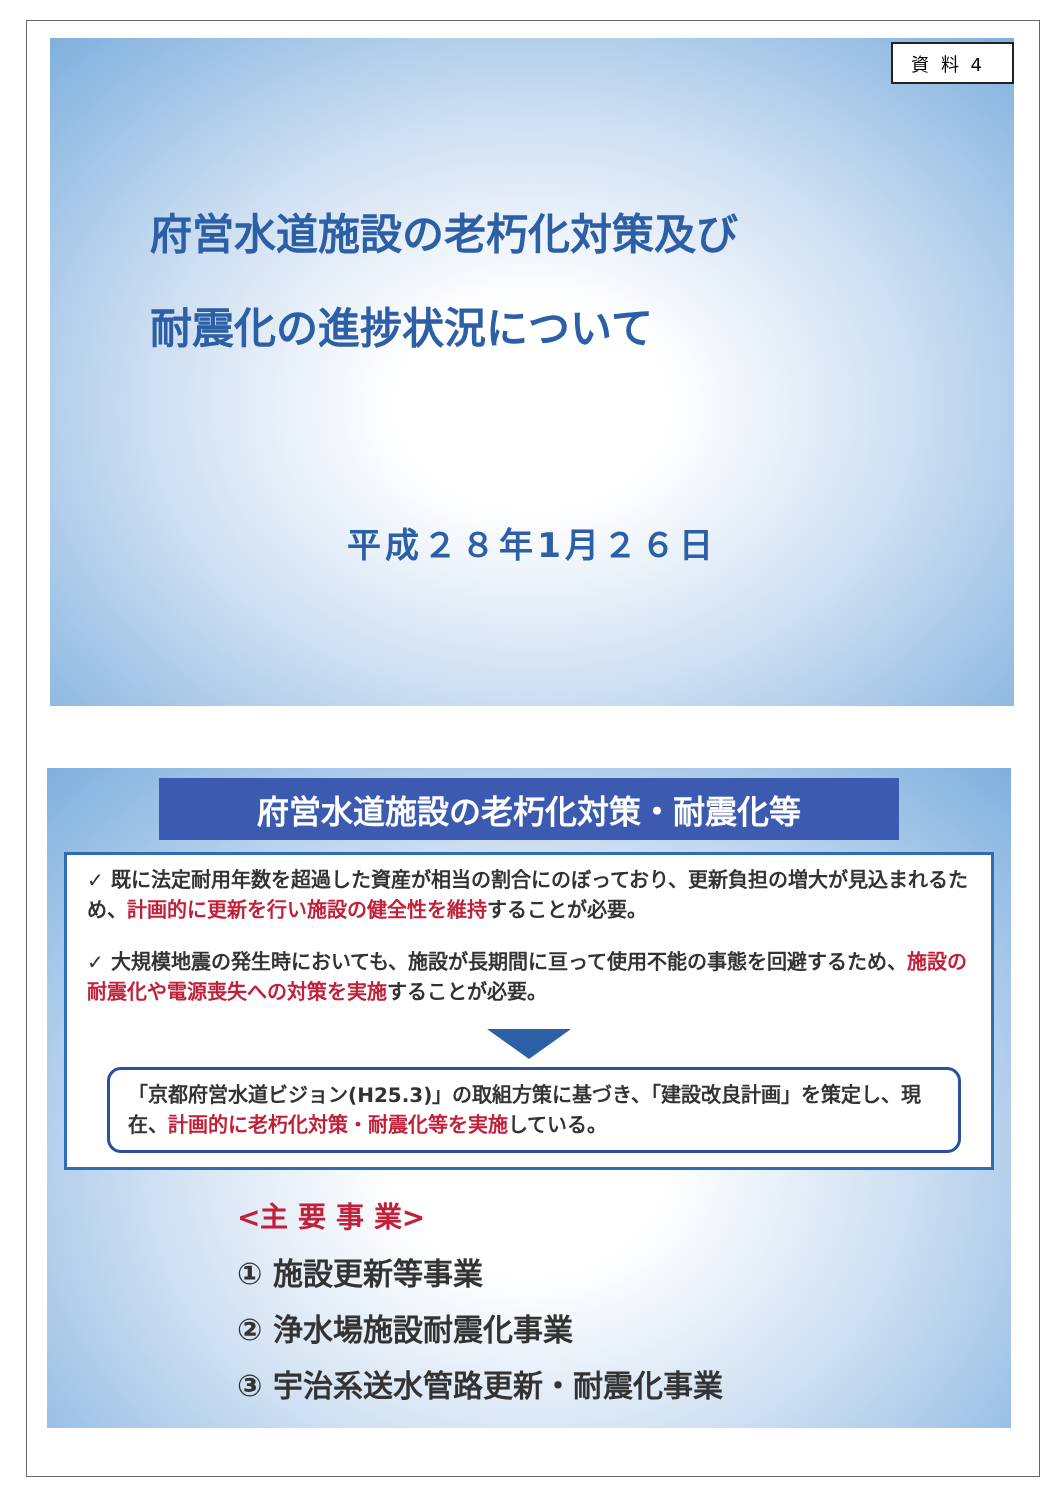資料4
府営水道施設の老朽化対策及び
耐震化の進捗状況について
平成２８年1月２６日
府営水道施設の老朽化対策・耐震化等
✓ 既に法定耐用年数を超過した資産が相当の割合にのぼっており、更新負担の増大が見込まれるため、計画的に更新を行い施設の健全性を維持することが必要。
✓ 大規模地震の発生時においても、施設が長期間に亘って使用不能の事態を回避するため、施設の耐震化や電源喪失への対策を実施することが必要。
「京都府営水道ビジョン(H25.3)」の取組方策に基づき、「建設改良計画」を策定し、現在、計画的に老朽化対策・耐震化等を実施している。
<主 要 事 業>
① 施設更新等事業
② 浄水場施設耐震化事業
③ 宇治系送水管路更新・耐震化事業